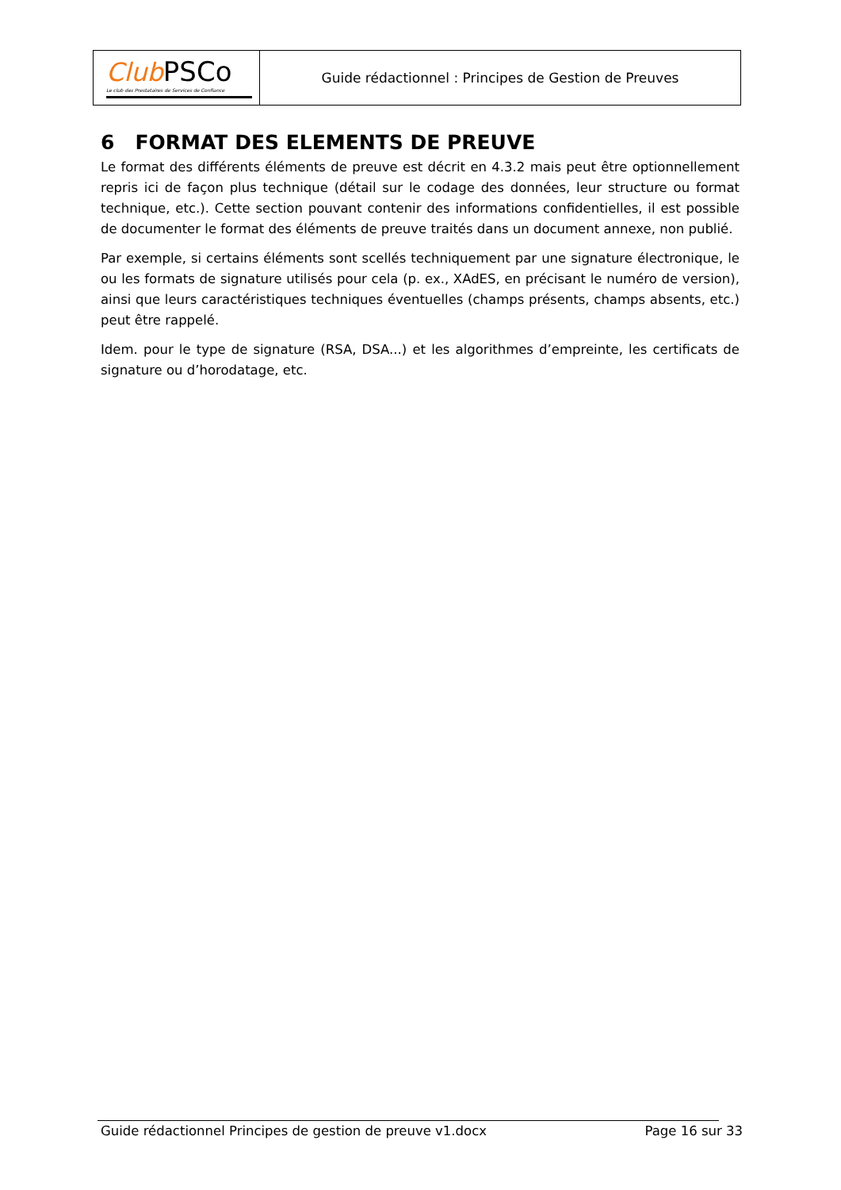Club PSCo
Le club des Prestataires de Services de Confiance
Guide rédactionnel : Principes de Gestion de Preuves
6 FORMAT DES ELEMENTS DE PREUVE
Le format des différents éléments de preuve est décrit en 4.3.2 mais peut être optionnellement repris ici de façon plus technique (détail sur le codage des données, leur structure ou format technique, etc.). Cette section pouvant contenir des informations confidentielles, il est possible de documenter le format des éléments de preuve traités dans un document annexe, non publié.
Par exemple, si certains éléments sont scellés techniquement par une signature électronique, le ou les formats de signature utilisés pour cela (p. ex., XAdES, en précisant le numéro de version), ainsi que leurs caractéristiques techniques éventuelles (champs présents, champs absents, etc.) peut être rappelé.
Idem. pour le type de signature (RSA, DSA...) et les algorithmes d’empreinte, les certificats de signature ou d’horodatage, etc.
Guide rédactionnel Principes de gestion de preuve v1.docx Page 16 sur 33